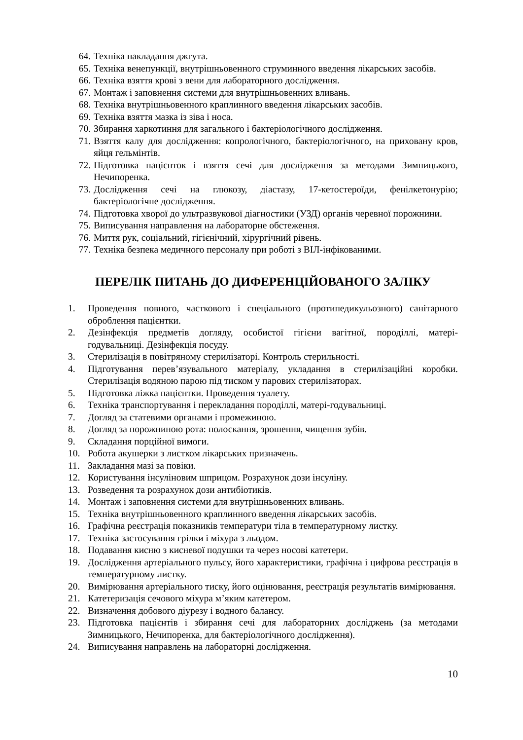64. Техніка накладання джгута.
65. Техніка венепункції, внутрішньовенного струминного введення лікарських засобів.
66. Техніка взяття крові з вени для лабораторного дослідження.
67. Монтаж і заповнення системи для внутрішньовенних вливань.
68. Техніка внутрішньовенного краплинного введення лікарських засобів.
69. Техніка взяття мазка із зіва і носа.
70. Збирання харкотиння для загального і бактеріологічного дослідження.
71. Взяття калу для дослідження: копрологічного, бактеріологічного, на приховану кров, яйця гельмінтів.
72. Підготовка пацієнток і взяття сечі для дослідження за методами Зимницького, Нечипоренка.
73. Дослідження сечі на глюкозу, діастазу, 17-кетостероїди, фенілкетонурію; бактеріологічне дослідження.
74. Підготовка хворої до ультразвукової діагностики (УЗД) органів черевної порожнини.
75. Виписування направлення на лабораторне обстеження.
76. Миття рук, соціальний, гігієнічний, хірургічний рівень.
77. Техніка безпека медичного персоналу при роботі з ВІЛ-інфікованими.
ПЕРЕЛІК ПИТАНЬ ДО ДИФЕРЕНЦІЙОВАНОГО ЗАЛІКУ
1. Проведення повного, часткового і спеціального (протипедикульозного) санітарного оброблення пацієнтки.
2. Дезінфекція предметів догляду, особистої гігієни вагітної, породіллі, матері-годувальниці. Дезінфекція посуду.
3. Стерилізація в повітряному стерилізаторі. Контроль стерильності.
4. Підготування перев’язувального матеріалу, укладання в стерилізаційні коробки. Стерилізація водяною парою під тиском у парових стерилізаторах.
5. Підготовка ліжка пацієнтки. Проведення туалету.
6. Техніка транспортування і перекладання породіллі, матері-годувальниці.
7. Догляд за статевими органами і промежиною.
8. Догляд за порожниною рота: полоскання, зрошення, чищення зубів.
9. Складання порційної вимоги.
10. Робота акушерки з листком лікарських призначень.
11. Закладання мазі за повіки.
12. Користування інсуліновим шприцом. Розрахунок дози інсуліну.
13. Розведення та розрахунок дози антибіотиків.
14. Монтаж і заповнення системи для внутрішньовенних вливань.
15. Техніка внутрішньовенного краплинного введення лікарських засобів.
16. Графічна реєстрація показників температури тіла в температурному листку.
17. Техніка застосування грілки і міхура з льодом.
18. Подавання кисню з кисневої подушки та через носові катетери.
19. Дослідження артеріального пульсу, його характеристики, графічна і цифрова реєстрація в температурному листку.
20. Вимірювання артеріального тиску, його оцінювання, реєстрація результатів вимірювання.
21. Катетеризація сечового міхура м’яким катетером.
22. Визначення добового діурезу і водного балансу.
23. Підготовка пацієнтів і збирання сечі для лабораторних досліджень (за методами Зимницького, Нечипоренка, для бактеріологічного дослідження).
24. Виписування направлень на лабораторні дослідження.
10